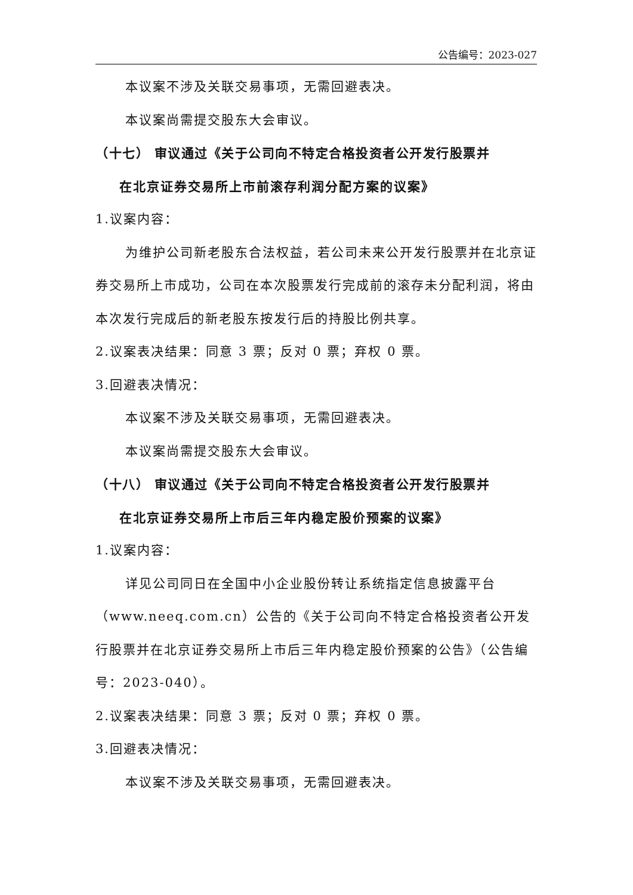公告编号：2023-027
本议案不涉及关联交易事项，无需回避表决。
本议案尚需提交股东大会审议。
（十七） 审议通过《关于公司向不特定合格投资者公开发行股票并
在北京证券交易所上市前滚存利润分配方案的议案》
1.议案内容：
为维护公司新老股东合法权益，若公司未来公开发行股票并在北京证券交易所上市成功，公司在本次股票发行完成前的滚存未分配利润，将由本次发行完成后的新老股东按发行后的持股比例共享。
2.议案表决结果：同意 3 票；反对 0 票；弃权 0 票。
3.回避表决情况：
本议案不涉及关联交易事项，无需回避表决。
本议案尚需提交股东大会审议。
（十八） 审议通过《关于公司向不特定合格投资者公开发行股票并
在北京证券交易所上市后三年内稳定股价预案的议案》
1.议案内容：
详见公司同日在全国中小企业股份转让系统指定信息披露平台（www.neeq.com.cn）公告的《关于公司向不特定合格投资者公开发行股票并在北京证券交易所上市后三年内稳定股价预案的公告》（公告编号：2023-040）。
2.议案表决结果：同意 3 票；反对 0 票；弃权 0 票。
3.回避表决情况：
本议案不涉及关联交易事项，无需回避表决。